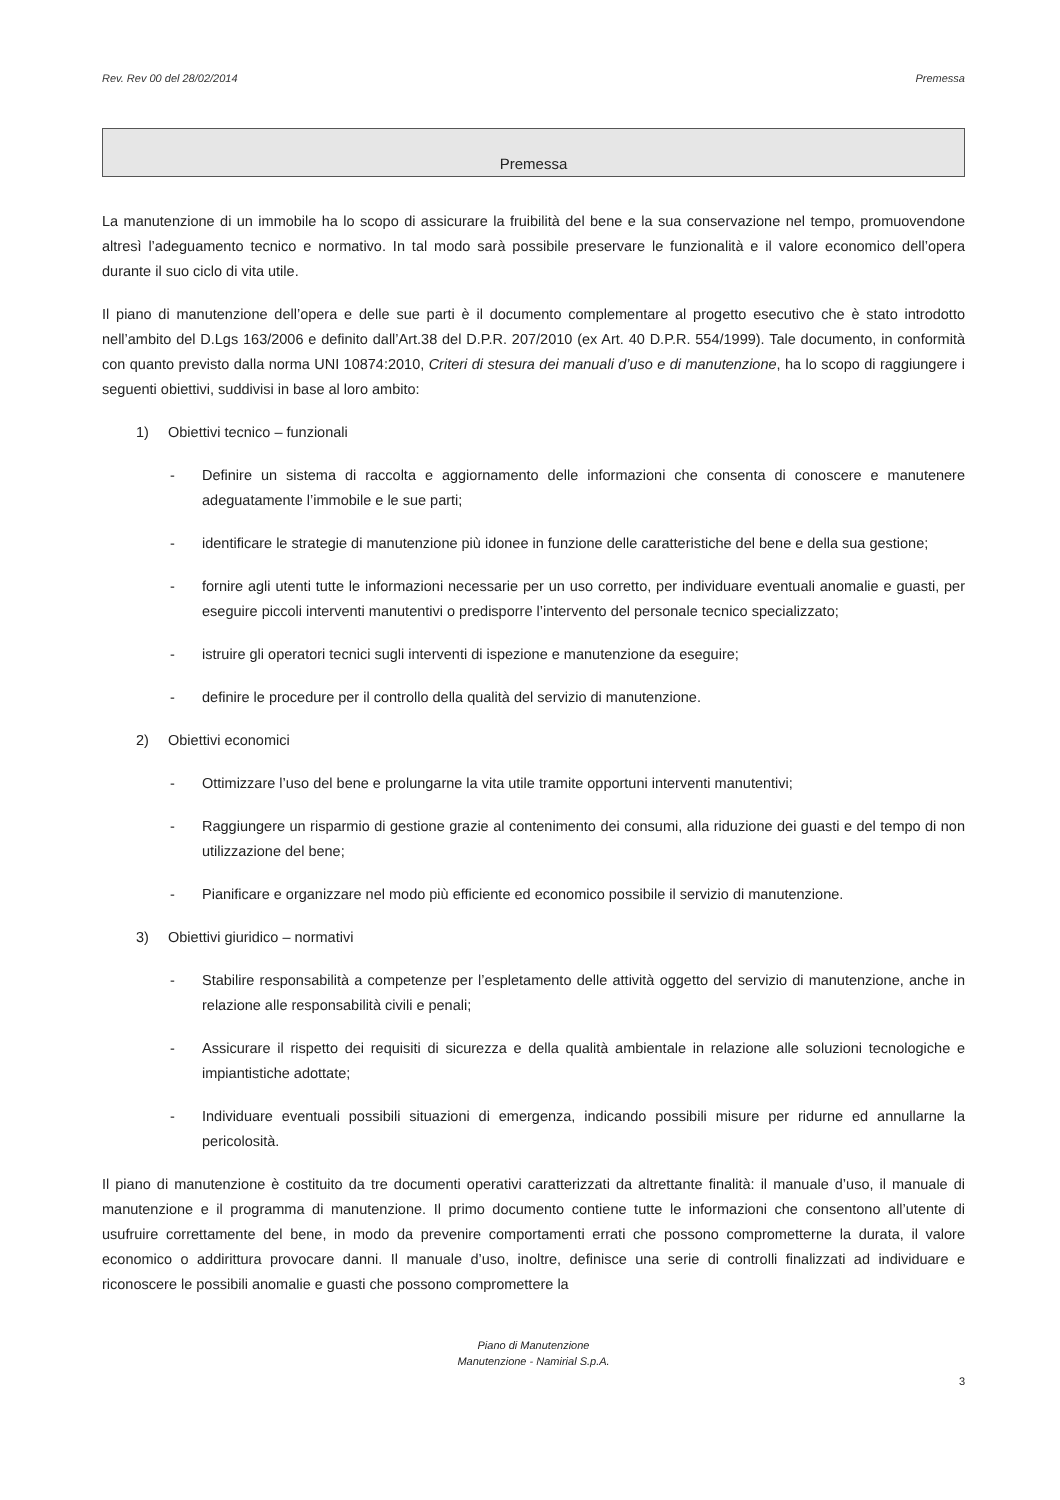Rev. Rev 00 del 28/02/2014 Premessa
Premessa
La manutenzione di un immobile ha lo scopo di assicurare la fruibilità del bene e la sua conservazione nel tempo, promuovendone altresì l’adeguamento tecnico e normativo. In tal modo sarà possibile preservare le funzionalità e il valore economico dell’opera durante il suo ciclo di vita utile.
Il piano di manutenzione dell’opera e delle sue parti è il documento complementare al progetto esecutivo che è stato introdotto nell’ambito del D.Lgs 163/2006 e definito dall’Art.38 del D.P.R. 207/2010 (ex Art. 40 D.P.R. 554/1999). Tale documento, in conformità con quanto previsto dalla norma UNI 10874:2010, Criteri di stesura dei manuali d’uso e di manutenzione, ha lo scopo di raggiungere i seguenti obiettivi, suddivisi in base al loro ambito:
1) Obiettivi tecnico – funzionali
- Definire un sistema di raccolta e aggiornamento delle informazioni che consenta di conoscere e manutenere adeguatamente l’immobile e le sue parti;
- identificare le strategie di manutenzione più idonee in funzione delle caratteristiche del bene e della sua gestione;
- fornire agli utenti tutte le informazioni necessarie per un uso corretto, per individuare eventuali anomalie e guasti, per eseguire piccoli interventi manutentivi o predisporre l’intervento del personale tecnico specializzato;
- istruire gli operatori tecnici sugli interventi di ispezione e manutenzione da eseguire;
- definire le procedure per il controllo della qualità del servizio di manutenzione.
2) Obiettivi economici
- Ottimizzare l’uso del bene e prolungarne la vita utile tramite opportuni interventi manutentivi;
- Raggiungere un risparmio di gestione grazie al contenimento dei consumi, alla riduzione dei guasti e del tempo di non utilizzazione del bene;
- Pianificare e organizzare nel modo più efficiente ed economico possibile il servizio di manutenzione.
3) Obiettivi giuridico – normativi
- Stabilire responsabilità a competenze per l’espletamento delle attività oggetto del servizio di manutenzione, anche in relazione alle responsabilità civili e penali;
- Assicurare il rispetto dei requisiti di sicurezza e della qualità ambientale in relazione alle soluzioni tecnologiche e impiantistiche adottate;
- Individuare eventuali possibili situazioni di emergenza, indicando possibili misure per ridurne ed annullarne la pericolosità.
Il piano di manutenzione è costituito da tre documenti operativi caratterizzati da altrettante finalità: il manuale d’uso, il manuale di manutenzione e il programma di manutenzione. Il primo documento contiene tutte le informazioni che consentono all’utente di usufruire correttamente del bene, in modo da prevenire comportamenti errati che possono comprometterne la durata, il valore economico o addirittura provocare danni. Il manuale d’uso, inoltre, definisce una serie di controlli finalizzati ad individuare e riconoscere le possibili anomalie e guasti che possono compromettere la
Piano di Manutenzione
Manutenzione - Namirial S.p.A.
3